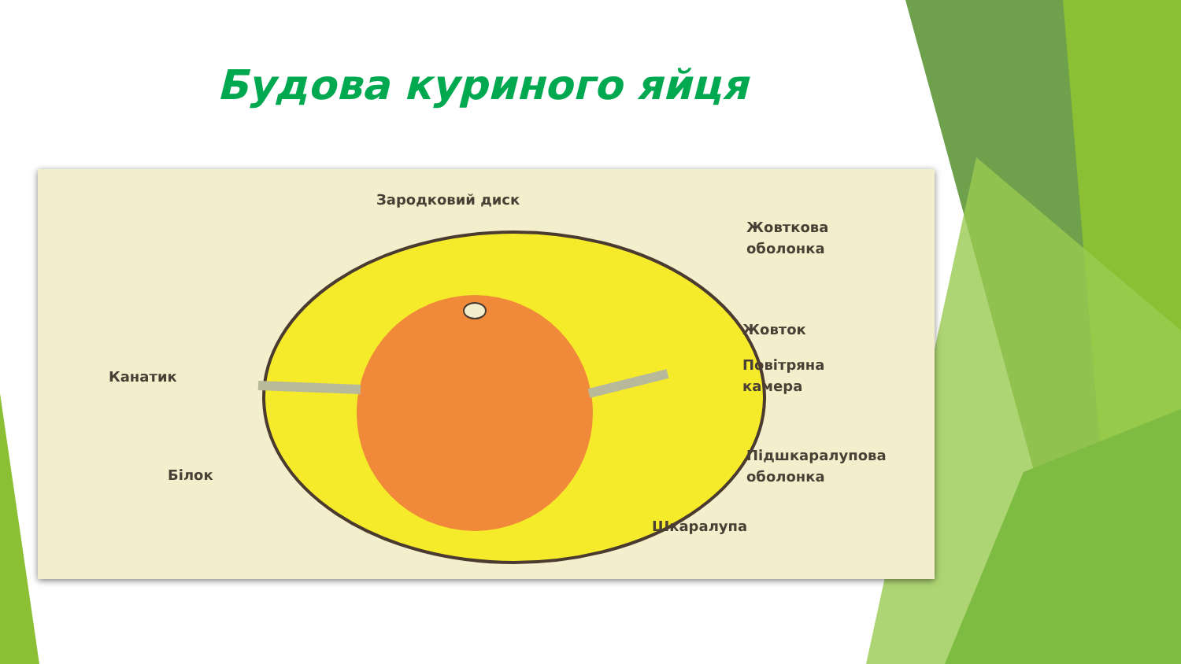Будова куриного яйця
Зародковий диск
Жовткова
оболонка
Жовток
Повітряна
камера
Канатик
Підшкаралупова
оболонка
Білок
Шкаралупа